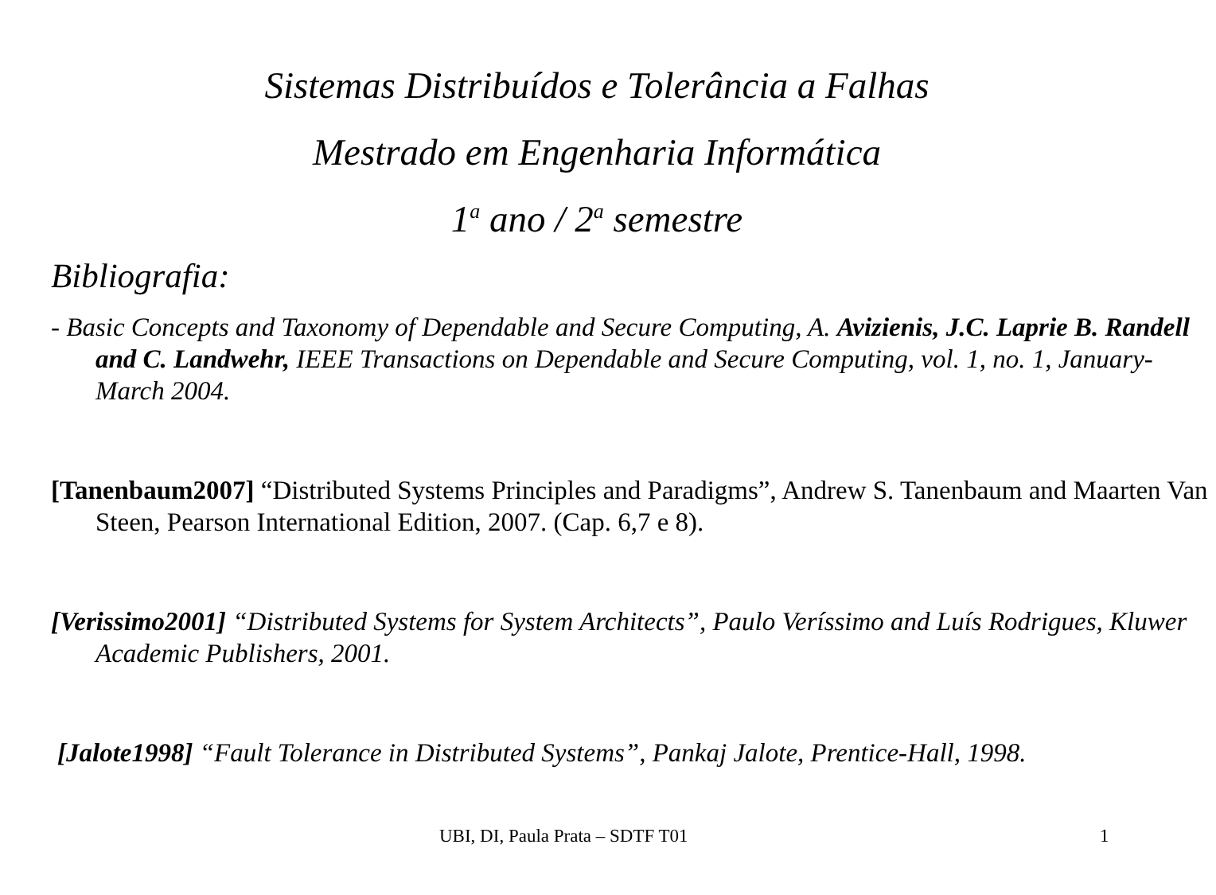Sistemas Distribuídos e Tolerância a Falhas
Mestrado em Engenharia Informática
1<sup>a</sup> ano / 2<sup>a</sup> semestre
Bibliografia:
- Basic Concepts and Taxonomy of Dependable and Secure Computing, A. Avizienis, J.C. Laprie B. Randell and C. Landwehr, IEEE Transactions on Dependable and Secure Computing, vol. 1, no. 1, January-March 2004.
[Tanenbaum2007] “Distributed Systems Principles and Paradigms”, Andrew S. Tanenbaum and Maarten Van Steen, Pearson International Edition, 2007. (Cap. 6,7 e 8).
[Verissimo2001] “Distributed Systems for System Architects”, Paulo Veríssimo and Luís Rodrigues, Kluwer Academic Publishers, 2001.
[Jalote1998] “Fault Tolerance in Distributed Systems”, Pankaj Jalote, Prentice-Hall, 1998.
UBI, DI, Paula Prata – SDTF T01 1